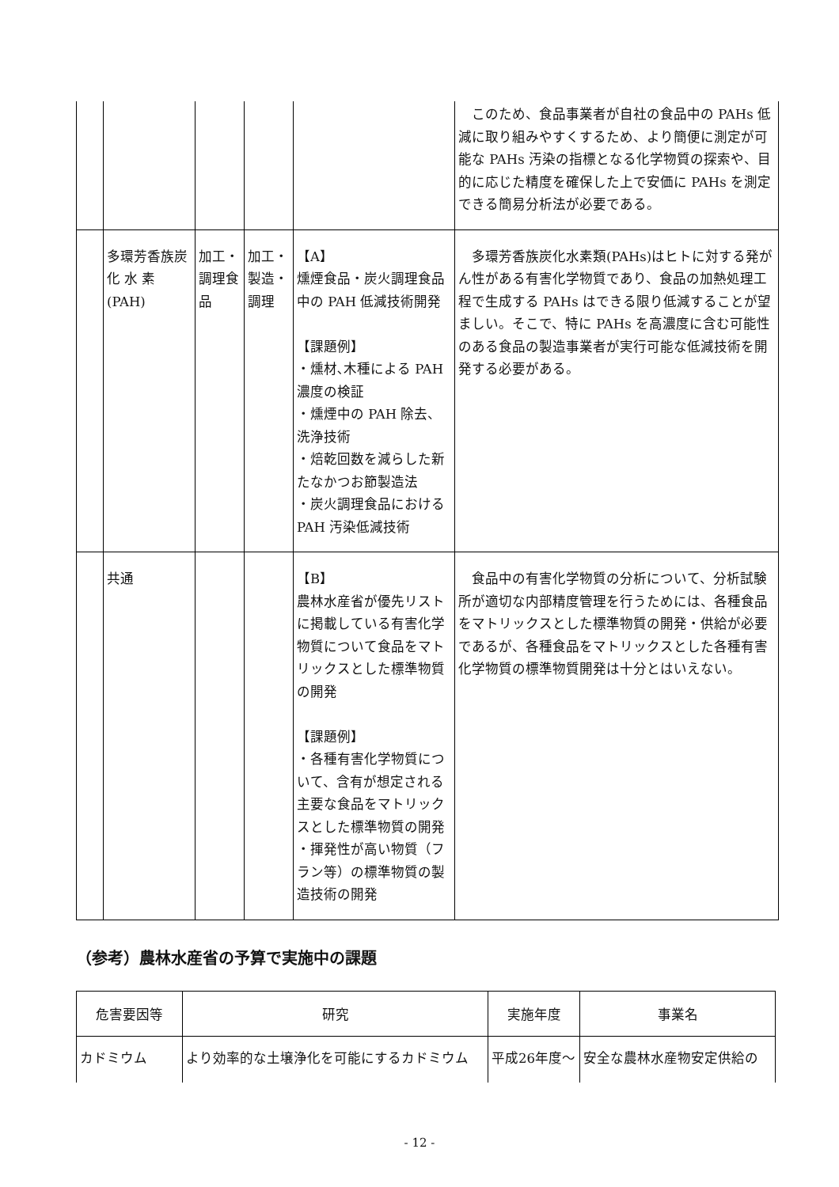| | | | | | このため、食品事業者が自社の食品中の PAHs 低減に取り組みやすくするため、より簡便に測定が可能な PAHs 汚染の指標となる化学物質の探索や、目的に応じた精度を確保した上で安価に PAHs を測定できる簡易分析法が必要である。 |
| | 多環芳香族炭化 水 素(PAH) | 加工・調理食品 | 加工・製造・調理 | 【A】 燻煙食品・炭火調理食品中の PAH 低減技術開発 【課題例】 ・燻材､木種による PAH 濃度の検証 ・燻煙中の PAH 除去、洗浄技術 ・焙乾回数を減らした新たなかつお節製造法 ・炭火調理食品における PAH 汚染低減技術 | 多環芳香族炭化水素類(PAHs)はヒトに対する発がん性がある有害化学物質であり、食品の加熱処理工程で生成する PAHs はできる限り低減することが望ましい。そこで、特に PAHs を高濃度に含む可能性のある食品の製造事業者が実行可能な低減技術を開発する必要がある。 |
| | 共通 | | | 【B】 農林水産省が優先リストに掲載している有害化学物質について食品をマトリックスとした標準物質の開発 【課題例】 ・各種有害化学物質について、含有が想定される主要な食品をマトリックスとした標準物質の開発 ・揮発性が高い物質（フラン等）の標準物質の製造技術の開発 | 食品中の有害化学物質の分析について、分析試験所が適切な内部精度管理を行うためには、各種食品をマトリックスとした標準物質の開発・供給が必要であるが、各種食品をマトリックスとした各種有害化学物質の標準物質開発は十分とはいえない。 |
（参考）農林水産省の予算で実施中の課題
| 危害要因等 | 研究 | 実施年度 | 事業名 |
| --- | --- | --- | --- |
| カドミウム | より効率的な土壌浄化を可能にするカドミウム | 平成26年度～ | 安全な農林水産物安定供給の |
- 12 -